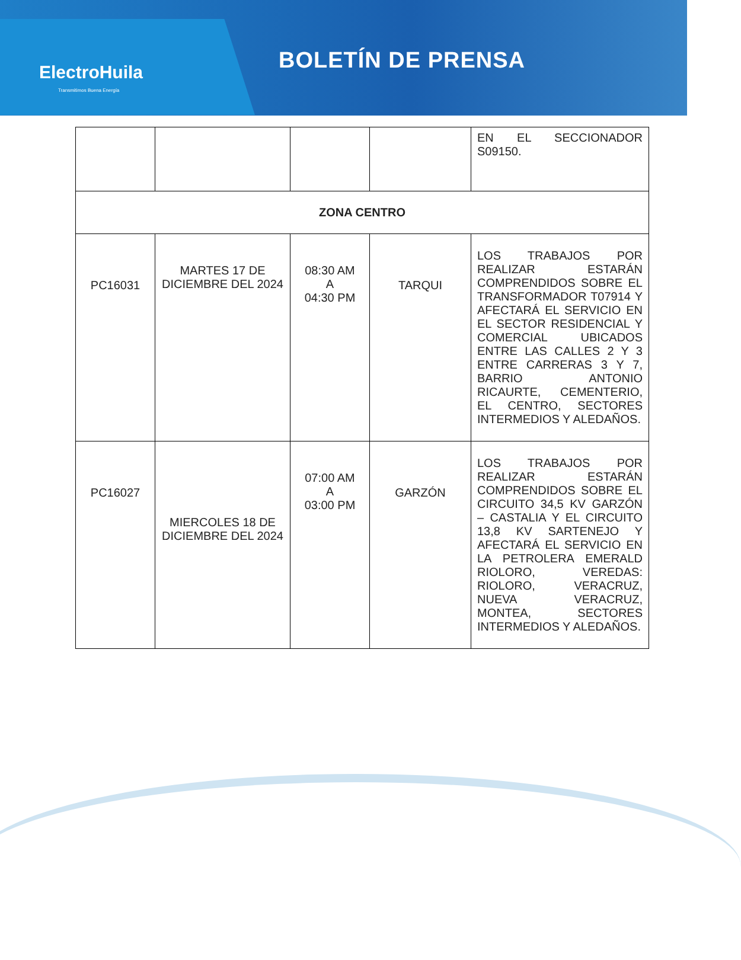ElectroHuila
Transmitimos Buena Energía
BOLETÍN DE PRENSA
| | | | | EN EL SECCIONADOR S09150. |
| ZONA CENTRO | | | | |
| PC16031 | MARTES 17 DE DICIEMBRE DEL 2024 | 08:30 AM A 04:30 PM | TARQUI | LOS TRABAJOS POR REALIZAR ESTARÁN COMPRENDIDOS SOBRE EL TRANSFORMADOR T07914 Y AFECTARÁ EL SERVICIO EN EL SECTOR RESIDENCIAL Y COMERCIAL UBICADOS ENTRE LAS CALLES 2 Y 3 ENTRE CARRERAS 3 Y 7, BARRIO ANTONIO RICAURTE, CEMENTERIO, EL CENTRO, SECTORES INTERMEDIOS Y ALEDAÑOS. |
| PC16027 | MIERCOLES 18 DE DICIEMBRE DEL 2024 | 07:00 AM A 03:00 PM | GARZÓN | LOS TRABAJOS POR REALIZAR ESTARÁN COMPRENDIDOS SOBRE EL CIRCUITO 34,5 KV GARZÓN – CASTALIA Y EL CIRCUITO 13,8 KV SARTENEJO Y AFECTARÁ EL SERVICIO EN LA PETROLERA EMERALD RIOLORO, VEREDAS: RIOLORO, VERACRUZ, NUEVA VERACRUZ, MONTEA, SECTORES INTERMEDIOS Y ALEDAÑOS. |